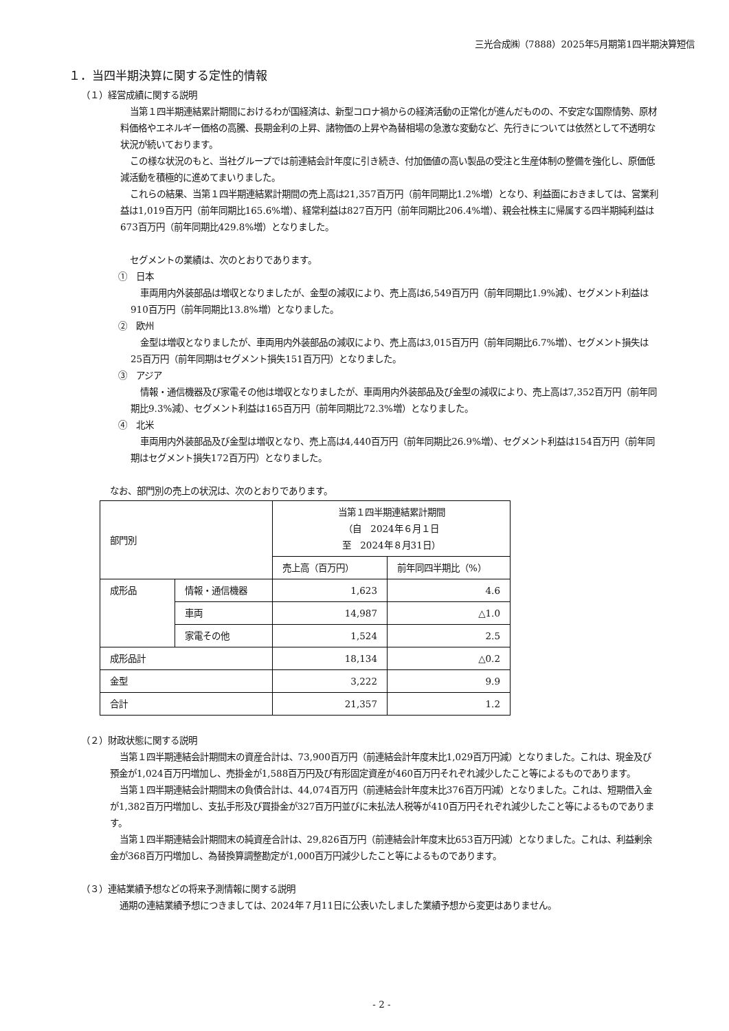三光合成㈱（7888）2025年5月期第1四半期決算短信
１．当四半期決算に関する定性的情報
（１）経営成績に関する説明
当第１四半期連結累計期間におけるわが国経済は、新型コロナ禍からの経済活動の正常化が進んだものの、不安定な国際情勢、原材料価格やエネルギー価格の高騰、長期金利の上昇、諸物価の上昇や為替相場の急激な変動など、先行きについては依然として不透明な状況が続いております。
この様な状況のもと、当社グループでは前連結会計年度に引き続き、付加価値の高い製品の受注と生産体制の整備を強化し、原価低減活動を積極的に進めてまいりました。
これらの結果、当第１四半期連結累計期間の売上高は21,357百万円（前年同期比1.2%増）となり、利益面におきましては、営業利益は1,019百万円（前年同期比165.6%増）、経常利益は827百万円（前年同期比206.4%増）、親会社株主に帰属する四半期純利益は673百万円（前年同期比429.8%増）となりました。
セグメントの業績は、次のとおりであります。
①　日本
車両用内外装部品は増収となりましたが、金型の減収により、売上高は6,549百万円（前年同期比1.9%減）、セグメント利益は910百万円（前年同期比13.8%増）となりました。
②　欧州
金型は増収となりましたが、車両用内外装部品の減収により、売上高は3,015百万円（前年同期比6.7%増）、セグメント損失は25百万円（前年同期はセグメント損失151百万円）となりました。
③　アジア
情報・通信機器及び家電その他は増収となりましたが、車両用内外装部品及び金型の減収により、売上高は7,352百万円（前年同期比9.3%減）、セグメント利益は165百万円（前年同期比72.3%増）となりました。
④　北米
車両用内外装部品及び金型は増収となり、売上高は4,440百万円（前年同期比26.9%増）、セグメント利益は154百万円（前年同期はセグメント損失172百万円）となりました。
なお、部門別の売上の状況は、次のとおりであります。
| 部門別 | | 当第１四半期連結累計期間 （自 2024年６月１日 至 2024年８月31日） | |
| --- | --- | --- | --- |
| | | 売上高（百万円） | 前年同四半期比（%） |
| 成形品 | 情報・通信機器 | 1,623 | 4.6 |
| | 車両 | 14,987 | △1.0 |
| | 家電その他 | 1,524 | 2.5 |
| 成形品計 | | 18,134 | △0.2 |
| 金型 | | 3,222 | 9.9 |
| 合計 | | 21,357 | 1.2 |
（２）財政状態に関する説明
当第１四半期連結会計期間末の資産合計は、73,900百万円（前連結会計年度末比1,029百万円減）となりました。これは、現金及び預金が1,024百万円増加し、売掛金が1,588百万円及び有形固定資産が460百万円それぞれ減少したこと等によるものであります。
当第１四半期連結会計期間末の負債合計は、44,074百万円（前連結会計年度末比376百万円減）となりました。これは、短期借入金が1,382百万円増加し、支払手形及び買掛金が327百万円並びに未払法人税等が410百万円それぞれ減少したこと等によるものであります。
当第１四半期連結会計期間末の純資産合計は、29,826百万円（前連結会計年度末比653百万円減）となりました。これは、利益剰余金が368百万円増加し、為替換算調整勘定が1,000百万円減少したこと等によるものであります。
（３）連結業績予想などの将来予測情報に関する説明
通期の連結業績予想につきましては、2024年７月11日に公表いたしました業績予想から変更はありません。
- 2 -